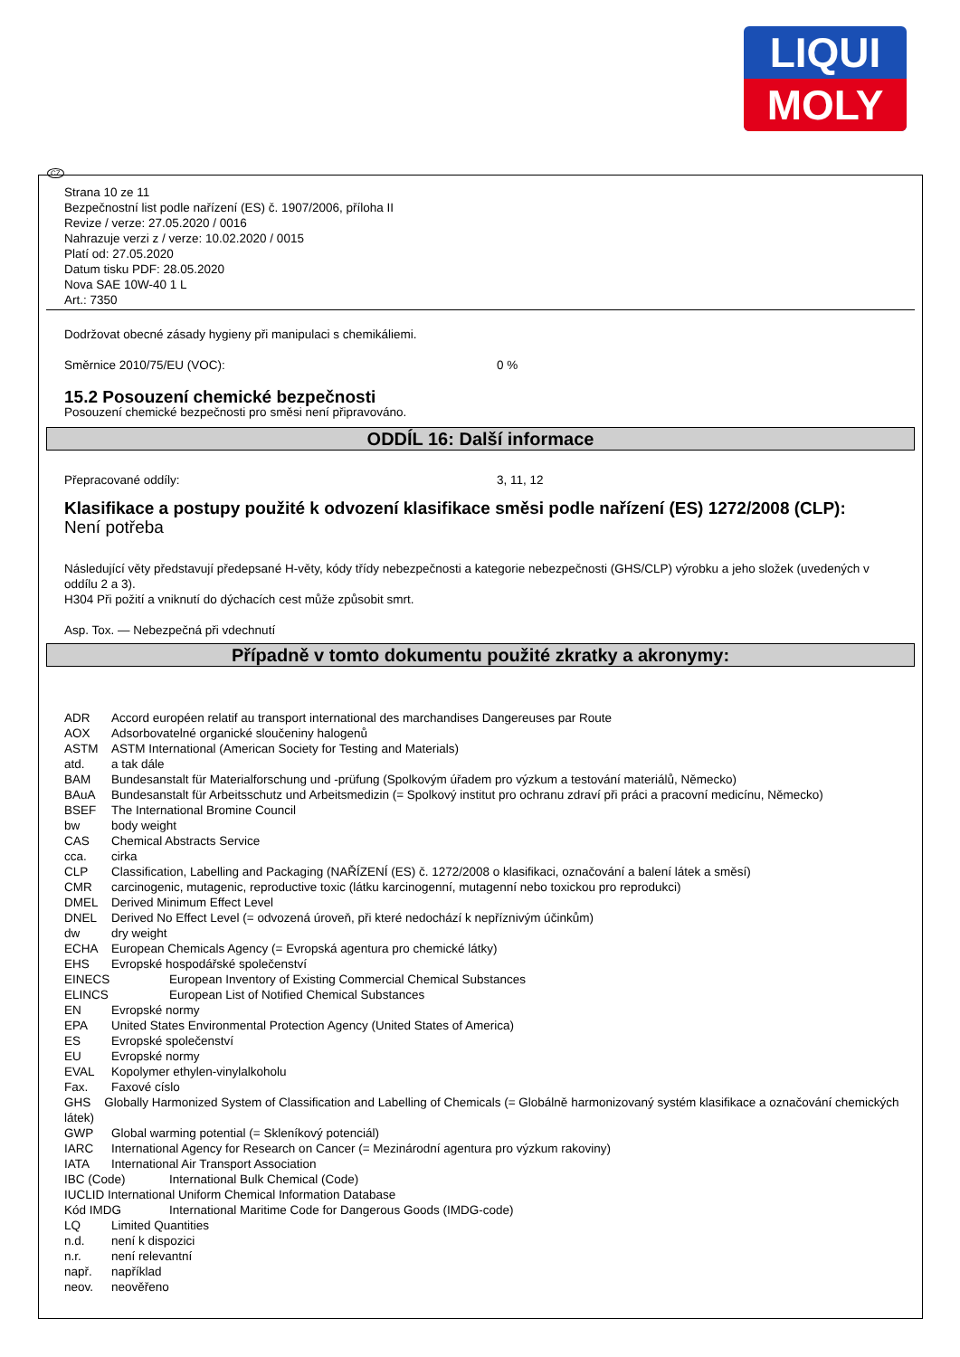LIQUI
MOLY
CZ
Strana 10 ze 11
Bezpečnostní list podle nařízení (ES) č. 1907/2006, příloha II
Revize / verze: 27.05.2020 / 0016
Nahrazuje verzi z / verze: 10.02.2020 / 0015
Platí od: 27.05.2020
Datum tisku PDF: 28.05.2020
Nova SAE 10W-40 1 L
Art.: 7350
Dodržovat obecné zásady hygieny při manipulaci s chemikáliemi.
Směrnice 2010/75/EU (VOC): 0 %
15.2 Posouzení chemické bezpečnosti
Posouzení chemické bezpečnosti pro směsi není připravováno.
ODDÍL 16: Další informace
Přepracované oddíly: 3, 11, 12
Klasifikace a postupy použité k odvození klasifikace směsi podle nařízení (ES) 1272/2008 (CLP):
Není potřeba
Následující věty představují předepsané H-věty, kódy třídy nebezpečnosti a kategorie nebezpečnosti (GHS/CLP) výrobku a jeho složek (uvedených v oddílu 2 a 3).
H304 Při požití a vniknutí do dýchacích cest může způsobit smrt.
Asp. Tox. — Nebezpečná při vdechnutí
Případně v tomto dokumentu použité zkratky a akronymy:
ADR Accord européen relatif au transport international des marchandises Dangereuses par Route
AOX Adsorbovatelné organické sloučeniny halogenů
ASTM ASTM International (American Society for Testing and Materials)
atd. a tak dále
BAM Bundesanstalt für Materialforschung und -prüfung (Spolkovým úřadem pro výzkum a testování materiálů, Německo)
BAuA Bundesanstalt für Arbeitsschutz und Arbeitsmedizin (= Spolkový institut pro ochranu zdraví při práci a pracovní medicínu, Německo)
BSEF The International Bromine Council
bw body weight
CAS Chemical Abstracts Service
cca. cirka
CLP Classification, Labelling and Packaging (NAŘÍZENÍ (ES) č. 1272/2008 o klasifikaci, označování a balení látek a směsí)
CMR carcinogenic, mutagenic, reproductive toxic (látku karcinogenní, mutagenní nebo toxickou pro reprodukci)
DMEL Derived Minimum Effect Level
DNEL Derived No Effect Level (= odvozená úroveň, při které nedochází k nepříznivým účinkům)
dw dry weight
ECHA European Chemicals Agency (= Evropská agentura pro chemické látky)
EHS Evropské hospodářské společenství
EINECS European Inventory of Existing Commercial Chemical Substances
ELINCS European List of Notified Chemical Substances
EN Evropské normy
EPA United States Environmental Protection Agency (United States of America)
ES Evropské společenství
EU Evropské normy
EVAL Kopolymer ethylen-vinylalkoholu
Fax. Faxové císlo
GHS Globally Harmonized System of Classification and Labelling of Chemicals (= Globálně harmonizovaný systém klasifikace a označování chemických látek)
GWP Global warming potential (= Skleníkový potenciál)
IARC International Agency for Research on Cancer (= Mezinárodní agentura pro výzkum rakoviny)
IATA International Air Transport Association
IBC (Code) International Bulk Chemical (Code)
IUCLID International Uniform Chemical Information Database
Kód IMDG International Maritime Code for Dangerous Goods (IMDG-code)
LQ Limited Quantities
n.d. není k dispozici
n.r. není relevantní
např. například
neov. neověřeno